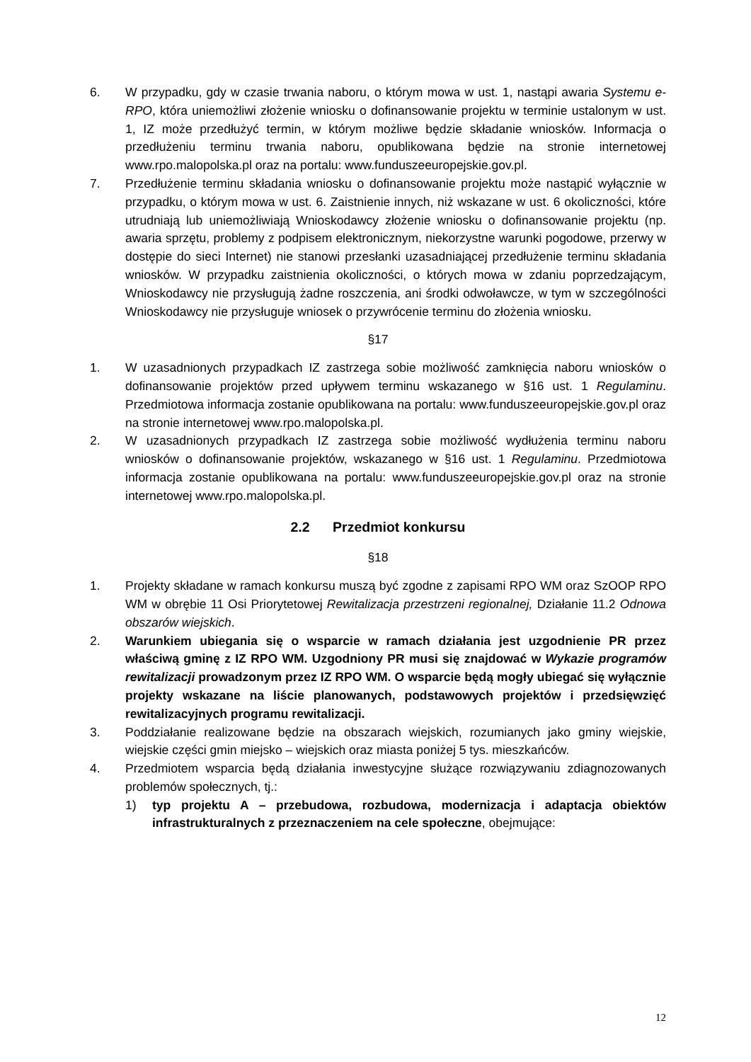6. W przypadku, gdy w czasie trwania naboru, o którym mowa w ust. 1, nastąpi awaria Systemu e-RPO, która uniemożliwi złożenie wniosku o dofinansowanie projektu w terminie ustalonym w ust. 1, IZ może przedłużyć termin, w którym możliwe będzie składanie wniosków. Informacja o przedłużeniu terminu trwania naboru, opublikowana będzie na stronie internetowej www.rpo.malopolska.pl oraz na portalu: www.funduszeeuropejskie.gov.pl.
7. Przedłużenie terminu składania wniosku o dofinansowanie projektu może nastąpić wyłącznie w przypadku, o którym mowa w ust. 6. Zaistnienie innych, niż wskazane w ust. 6 okoliczności, które utrudniają lub uniemożliwiają Wnioskodawcy złożenie wniosku o dofinansowanie projektu (np. awaria sprzętu, problemy z podpisem elektronicznym, niekorzystne warunki pogodowe, przerwy w dostępie do sieci Internet) nie stanowi przesłanki uzasadniającej przedłużenie terminu składania wniosków. W przypadku zaistnienia okoliczności, o których mowa w zdaniu poprzedzającym, Wnioskodawcy nie przysługują żadne roszczenia, ani środki odwoławcze, w tym w szczególności Wnioskodawcy nie przysługuje wniosek o przywrócenie terminu do złożenia wniosku.
§17
1. W uzasadnionych przypadkach IZ zastrzega sobie możliwość zamknięcia naboru wniosków o dofinansowanie projektów przed upływem terminu wskazanego w §16 ust. 1 Regulaminu. Przedmiotowa informacja zostanie opublikowana na portalu: www.funduszeeuropejskie.gov.pl oraz na stronie internetowej www.rpo.malopolska.pl.
2. W uzasadnionych przypadkach IZ zastrzega sobie możliwość wydłużenia terminu naboru wniosków o dofinansowanie projektów, wskazanego w §16 ust. 1 Regulaminu. Przedmiotowa informacja zostanie opublikowana na portalu: www.funduszeeuropejskie.gov.pl oraz na stronie internetowej www.rpo.malopolska.pl.
2.2 Przedmiot konkursu
§18
1. Projekty składane w ramach konkursu muszą być zgodne z zapisami RPO WM oraz SzOOP RPO WM w obrębie 11 Osi Priorytetowej Rewitalizacja przestrzeni regionalnej, Działanie 11.2 Odnowa obszarów wiejskich.
2. Warunkiem ubiegania się o wsparcie w ramach działania jest uzgodnienie PR przez właściwą gminę z IZ RPO WM. Uzgodniony PR musi się znajdować w Wykazie programów rewitalizacji prowadzonym przez IZ RPO WM. O wsparcie będą mogły ubiegać się wyłącznie projekty wskazane na liście planowanych, podstawowych projektów i przedsięwzięć rewitalizacyjnych programu rewitalizacji.
3. Poddziałanie realizowane będzie na obszarach wiejskich, rozumianych jako gminy wiejskie, wiejskie części gmin miejsko – wiejskich oraz miasta poniżej 5 tys. mieszkańców.
4. Przedmiotem wsparcia będą działania inwestycyjne służące rozwiązywaniu zdiagnozowanych problemów społecznych, tj.:
1) typ projektu A – przebudowa, rozbudowa, modernizacja i adaptacja obiektów infrastrukturalnych z przeznaczeniem na cele społeczne, obejmujące:
12